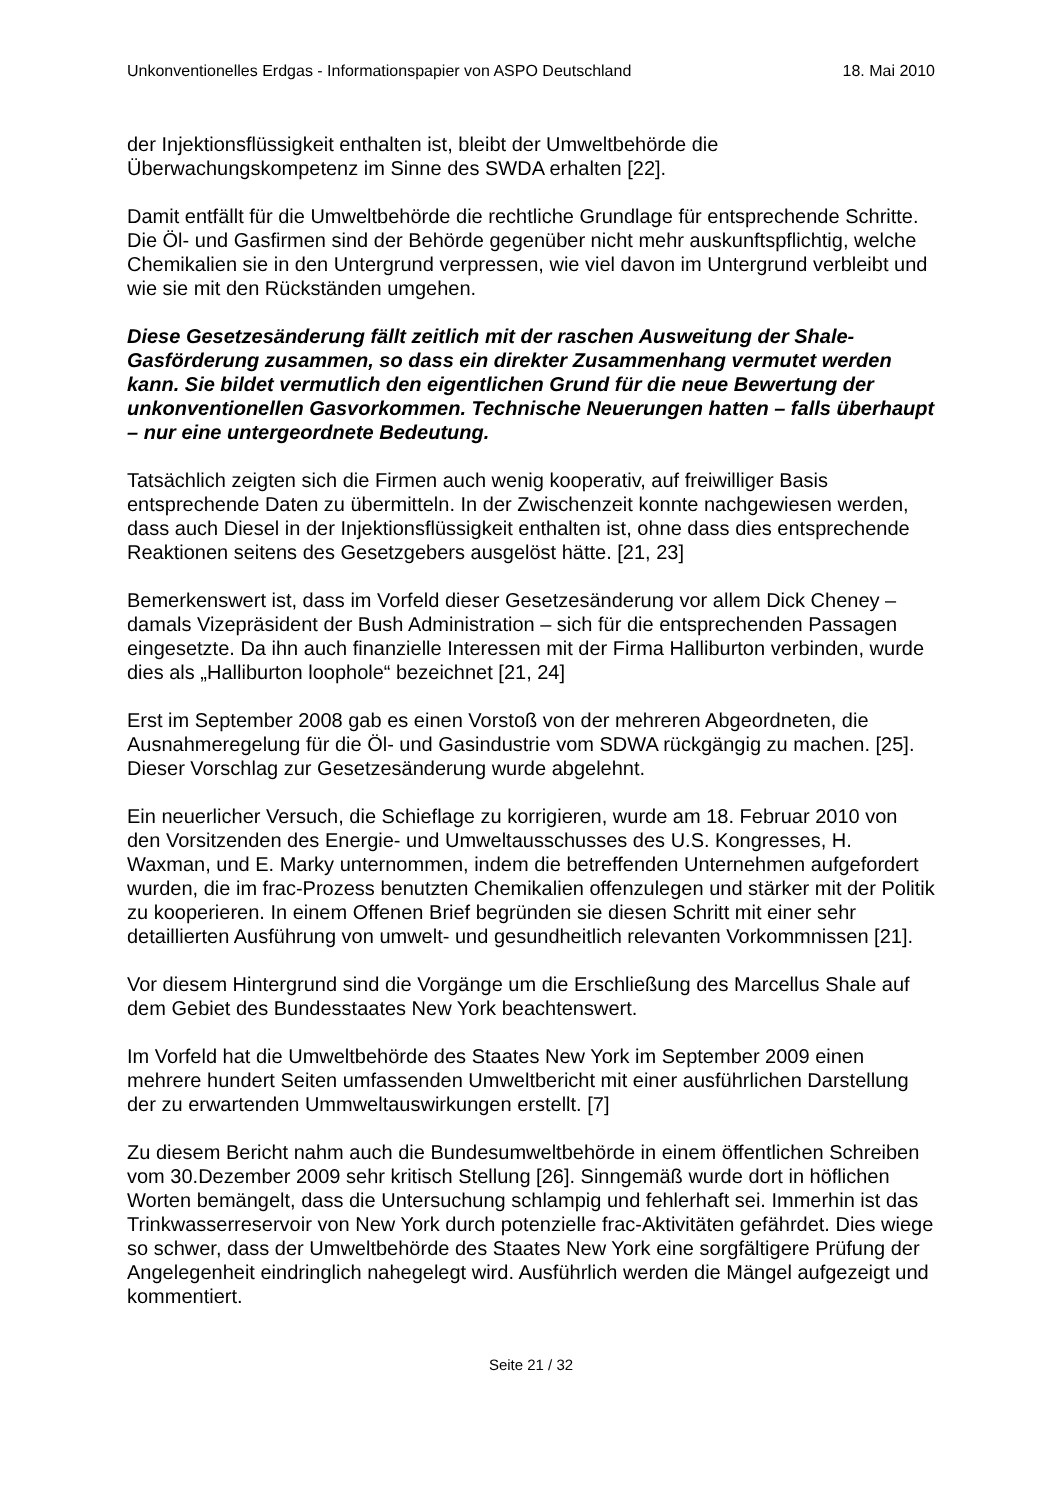Unkonventionelles Erdgas - Informationspapier von ASPO Deutschland 18. Mai 2010
der Injektionsflüssigkeit enthalten ist, bleibt der Umweltbehörde die Überwachungskompetenz im Sinne des SWDA erhalten [22].
Damit entfällt für die Umweltbehörde die rechtliche Grundlage für entsprechende Schritte. Die Öl- und Gasfirmen sind der Behörde gegenüber nicht mehr auskunftspflichtig, welche Chemikalien sie in den Untergrund verpressen, wie viel davon im Untergrund verbleibt und wie sie mit den Rückständen umgehen.
Diese Gesetzesänderung fällt zeitlich mit der raschen Ausweitung der Shale-Gasförderung zusammen, so dass ein direkter Zusammenhang vermutet werden kann. Sie bildet vermutlich den eigentlichen Grund für die neue Bewertung der unkonventionellen Gasvorkommen. Technische Neuerungen hatten – falls überhaupt – nur eine untergeordnete Bedeutung.
Tatsächlich zeigten sich die Firmen auch wenig kooperativ, auf freiwilliger Basis entsprechende Daten zu übermitteln. In der Zwischenzeit konnte nachgewiesen werden, dass auch Diesel in der Injektionsflüssigkeit enthalten ist, ohne dass dies entsprechende Reaktionen seitens des Gesetzgebers ausgelöst hätte. [21, 23]
Bemerkenswert ist, dass im Vorfeld dieser Gesetzesänderung vor allem Dick Cheney – damals Vizepräsident der Bush Administration – sich für die entsprechenden Passagen eingesetzte. Da ihn auch finanzielle Interessen mit der Firma Halliburton verbinden, wurde dies als „Halliburton loophole“ bezeichnet [21, 24]
Erst im September 2008 gab es einen Vorstoß von der mehreren Abgeordneten, die Ausnahmeregelung für die Öl- und Gasindustrie vom SDWA rückgängig zu machen. [25]. Dieser Vorschlag zur Gesetzesänderung wurde abgelehnt.
Ein neuerlicher Versuch, die Schieflage zu korrigieren, wurde am 18. Februar 2010 von den Vorsitzenden des Energie- und Umweltausschusses des U.S. Kongresses, H. Waxman, und E. Marky unternommen, indem die betreffenden Unternehmen aufgefordert wurden, die im frac-Prozess benutzten Chemikalien offenzulegen und stärker mit der Politik zu kooperieren. In einem Offenen Brief begründen sie diesen Schritt mit einer sehr detaillierten Ausführung von umwelt- und gesundheitlich relevanten Vorkommnissen [21].
Vor diesem Hintergrund sind die Vorgänge um die Erschließung des Marcellus Shale auf dem Gebiet des Bundesstaates New York beachtenswert.
Im Vorfeld hat die Umweltbehörde des Staates New York im September 2009 einen mehrere hundert Seiten umfassenden Umweltbericht mit einer ausführlichen Darstellung der zu erwartenden Ummweltauswirkungen erstellt. [7]
Zu diesem Bericht nahm auch die Bundesumweltbehörde in einem öffentlichen Schreiben vom 30.Dezember 2009 sehr kritisch Stellung [26]. Sinngemäß wurde dort in höflichen Worten bemängelt, dass die Untersuchung schlampig und fehlerhaft sei. Immerhin ist das Trinkwasserreservoir von New York durch potenzielle frac-Aktivitäten gefährdet. Dies wiege so schwer, dass der Umweltbehörde des Staates New York eine sorgfältigere Prüfung der Angelegenheit eindringlich nahegelegt wird. Ausführlich werden die Mängel aufgezeigt und kommentiert.
Seite 21 / 32